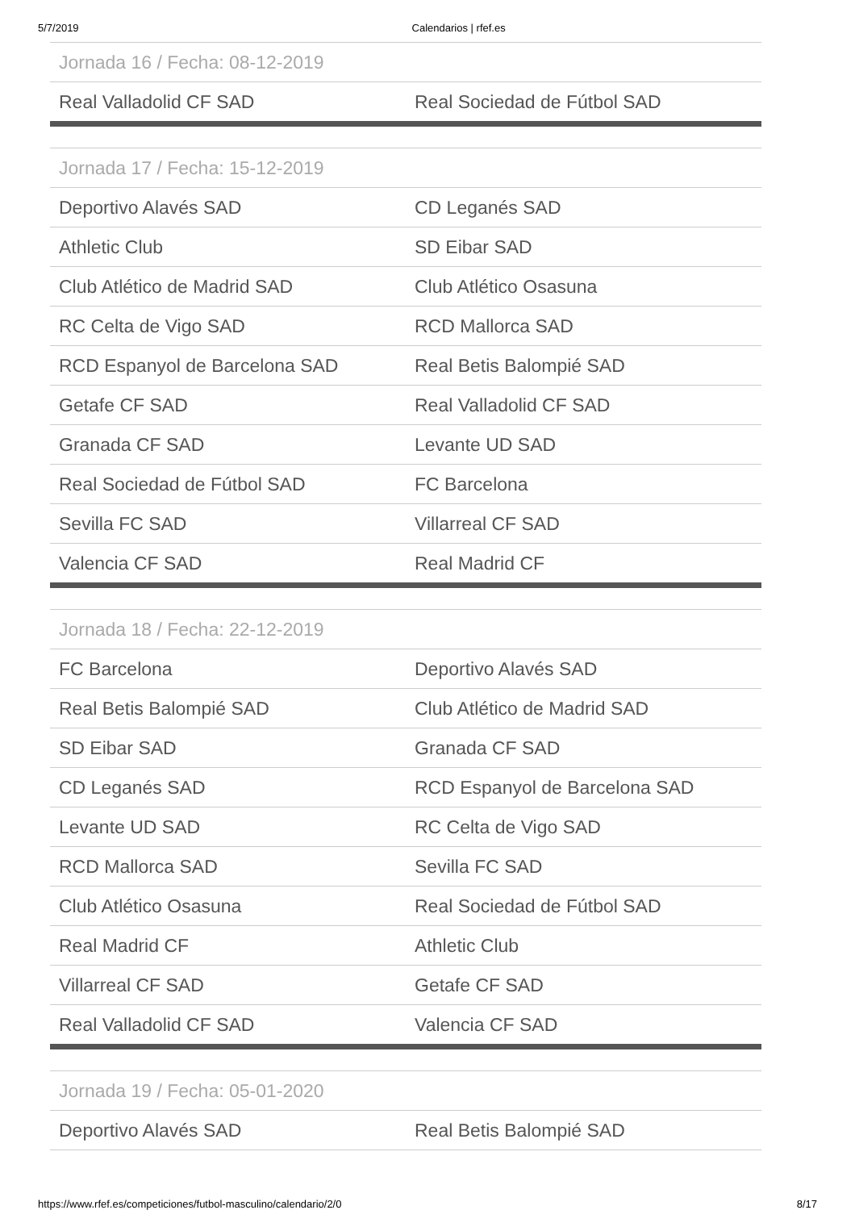5/7/2019 Calendarios | rfef.es
| Jornada 16 / Fecha: 08-12-2019 | |
| --- | --- |
| Real Valladolid CF SAD | Real Sociedad de Fútbol SAD |
| Jornada 17 / Fecha: 15-12-2019 | |
| --- | --- |
| Deportivo Alavés SAD | CD Leganés SAD |
| Athletic Club | SD Eibar SAD |
| Club Atlético de Madrid SAD | Club Atlético Osasuna |
| RC Celta de Vigo SAD | RCD Mallorca SAD |
| RCD Espanyol de Barcelona SAD | Real Betis Balompié SAD |
| Getafe CF SAD | Real Valladolid CF SAD |
| Granada CF SAD | Levante UD SAD |
| Real Sociedad de Fútbol SAD | FC Barcelona |
| Sevilla FC SAD | Villarreal CF SAD |
| Valencia CF SAD | Real Madrid CF |
| Jornada 18 / Fecha: 22-12-2019 | |
| --- | --- |
| FC Barcelona | Deportivo Alavés SAD |
| Real Betis Balompié SAD | Club Atlético de Madrid SAD |
| SD Eibar SAD | Granada CF SAD |
| CD Leganés SAD | RCD Espanyol de Barcelona SAD |
| Levante UD SAD | RC Celta de Vigo SAD |
| RCD Mallorca SAD | Sevilla FC SAD |
| Club Atlético Osasuna | Real Sociedad de Fútbol SAD |
| Real Madrid CF | Athletic Club |
| Villarreal CF SAD | Getafe CF SAD |
| Real Valladolid CF SAD | Valencia CF SAD |
| Jornada 19 / Fecha: 05-01-2020 | |
| --- | --- |
| Deportivo Alavés SAD | Real Betis Balompié SAD |
https://www.rfef.es/competiciones/futbol-masculino/calendario/2/0 8/17